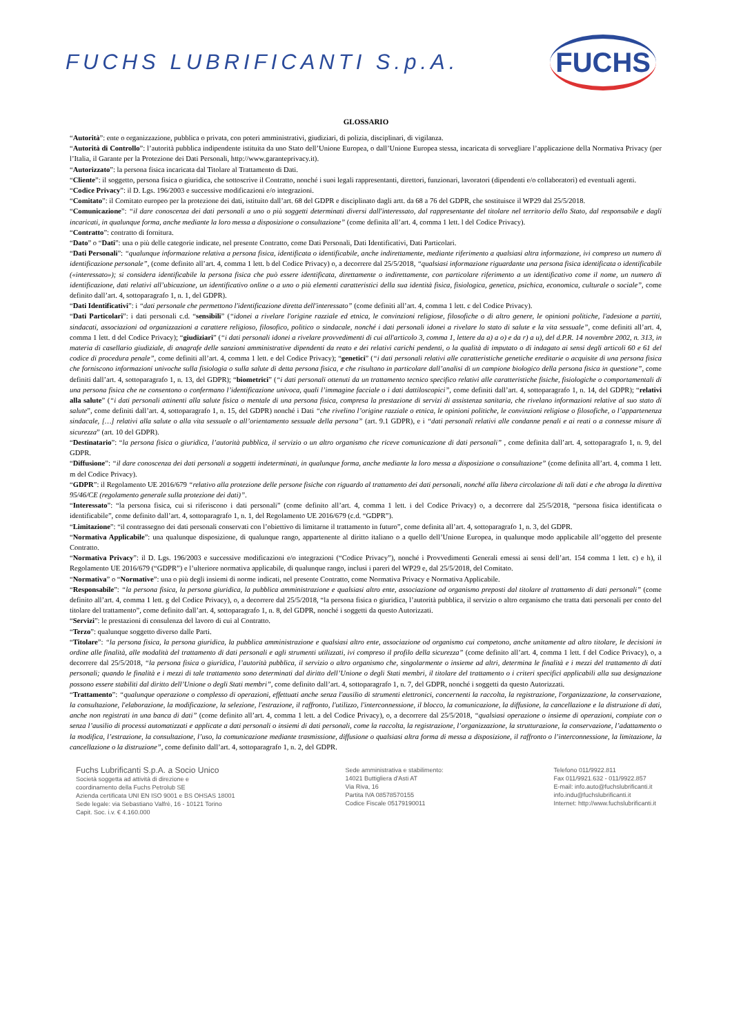FUCHS LUBRIFICANTI S.p.A.
FUCHS
GLOSSARIO
“Autorità”: ente o organizzazione, pubblica o privata, con poteri amministrativi, giudiziari, di polizia, disciplinari, di vigilanza.
“Autorità di Controllo”: l’autorità pubblica indipendente istituita da uno Stato dell’Unione Europea, o dall’Unione Europea stessa, incaricata di sorvegliare l’applicazione della Normativa Privacy (per l’Italia, il Garante per la Protezione dei Dati Personali, http://www.garanteprivacy.it).
“Autorizzato”: la persona fisica incaricata dal Titolare al Trattamento di Dati.
“Cliente”: il soggetto, persona fisica o giuridica, che sottoscrive il Contratto, nonché i suoi legali rappresentanti, direttori, funzionari, lavoratori (dipendenti e/o collaboratori) ed eventuali agenti.
“Codice Privacy”: il D. Lgs. 196/2003 e successive modificazioni e/o integrazioni.
“Comitato”: il Comitato europeo per la protezione dei dati, istituito dall’art. 68 del GDPR e disciplinato dagli artt. da 68 a 76 del GDPR, che sostituisce il WP29 dal 25/5/2018.
“Comunicazione”: “il dare conoscenza dei dati personali a uno o più soggetti determinati diversi dall'interessato, dal rappresentante del titolare nel territorio dello Stato, dal responsabile e dagli incaricati, in qualunque forma, anche mediante la loro messa a disposizione o consultazione” (come definita all’art. 4, comma 1 lett. l del Codice Privacy).
“Contratto”: contratto di fornitura.
“Dato” o “Dati”: una o più delle categorie indicate, nel presente Contratto, come Dati Personali, Dati Identificativi, Dati Particolari.
“Dati Personali”: “qualunque informazione relativa a persona fisica, identificata o identificabile, anche indirettamente, mediante riferimento a qualsiasi altra informazione, ivi compreso un numero di identificazione personale”, (come definito all’art. 4, comma 1 lett. b del Codice Privacy) o, a decorrere dal 25/5/2018, “qualsiasi informazione riguardante una persona fisica identificata o identificabile («interessato»); si considera identificabile la persona fisica che può essere identificata, direttamente o indirettamente, con particolare riferimento a un identificativo come il nome, un numero di identificazione, dati relativi all’ubicazione, un identificativo online o a uno o più elementi caratteristici della sua identità fisica, fisiologica, genetica, psichica, economica, culturale o sociale”, come definito dall’art. 4, sottoparagrafo 1, n. 1, del GDPR).
“Dati Identificativi”: i “dati personale che permettono l'identificazione diretta dell'interessato” (come definiti all’art. 4, comma 1 lett. c del Codice Privacy).
“Dati Particolari”: i dati personali c.d. “sensibili” (“idonei a rivelare l'origine razziale ed etnica, le convinzioni religiose, filosofiche o di altro genere, le opinioni politiche, l'adesione a partiti, sindacati, associazioni od organizzazioni a carattere religioso, filosofico, politico o sindacale, nonché i dati personali idonei a rivelare lo stato di salute e la vita sessuale”, come definiti all’art. 4, comma 1 lett. d del Codice Privacy); “giudiziari” (“i dati personali idonei a rivelare provvedimenti di cui all'articolo 3, comma 1, lettere da a) a o) e da r) a u), del d.P.R. 14 novembre 2002, n. 313, in materia di casellario giudiziale, di anagrafe delle sanzioni amministrative dipendenti da reato e dei relativi carichi pendenti, o la qualità di imputato o di indagato ai sensi degli articoli 60 e 61 del codice di procedura penale”, come definiti all’art. 4, comma 1 lett. e del Codice Privacy); “genetici” (“i dati personali relativi alle caratteristiche genetiche ereditarie o acquisite di una persona fisica che forniscono informazioni univoche sulla fisiologia o sulla salute di detta persona fisica, e che risultano in particolare dall’analisi di un campione biologico della persona fisica in questione”, come definiti dall’art. 4, sottoparagrafo 1, n. 13, del GDPR); “biometrici” (“i dati personali ottenuti da un trattamento tecnico specifico relativi alle caratteristiche fisiche, fisiologiche o comportamentali di una persona fisica che ne consentono o confermano l’identificazione univoca, quali l’immagine facciale o i dati dattiloscopici”, come definiti dall’art. 4, sottoparagrafo 1, n. 14, del GDPR); “relativi alla salute” (“i dati personali attinenti alla salute fisica o mentale di una persona fisica, compresa la prestazione di servizi di assistenza sanitaria, che rivelano informazioni relative al suo stato di salute”, come definiti dall’art. 4, sottoparagrafo 1, n. 15, del GDPR) nonché i Dati “che rivelino l’origine razziale o etnica, le opinioni politiche, le convinzioni religiose o filosofiche, o l’appartenenza sindacale, […] relativi alla salute o alla vita sessuale o all’orientamento sessuale della persona” (art. 9.1 GDPR), e i “dati personali relativi alle condanne penali e ai reati o a connesse misure di sicurezza” (art. 10 del GDPR).
“Destinatario”: “la persona fisica o giuridica, l’autorità pubblica, il servizio o un altro organismo che riceve comunicazione di dati personali” , come definita dall’art. 4, sottoparagrafo 1, n. 9, del GDPR.
“Diffusione”: “il dare conoscenza dei dati personali a soggetti indeterminati, in qualunque forma, anche mediante la loro messa a disposizione o consultazione” (come definita all’art. 4, comma 1 lett. m del Codice Privacy).
“GDPR”: il Regolamento UE 2016/679 “relativo alla protezione delle persone fisiche con riguardo al trattamento dei dati personali, nonché alla libera circolazione di tali dati e che abroga la direttiva 95/46/CE (regolamento generale sulla protezione dei dati)”.
“Interessato”: “la persona fisica, cui si riferiscono i dati personali” (come definito all’art. 4, comma 1 lett. i del Codice Privacy) o, a decorrere dal 25/5/2018, “persona fisica identificata o identificabile”, come definito dall’art. 4, sottoparagrafo 1, n. 1, del Regolamento UE 2016/679 (c.d. “GDPR”).
“Limitazione”: “il contrassegno dei dati personali conservati con l’obiettivo di limitarne il trattamento in futuro”, come definita all’art. 4, sottoparagrafo 1, n. 3, del GDPR.
“Normativa Applicabile”: una qualunque disposizione, di qualunque rango, appartenente al diritto italiano o a quello dell’Unione Europea, in qualunque modo applicabile all’oggetto del presente Contratto.
“Normativa Privacy”: il D. Lgs. 196/2003 e successive modificazioni e/o integrazioni (“Codice Privacy”), nonché i Provvedimenti Generali emessi ai sensi dell’art. 154 comma 1 lett. c) e h), il Regolamento UE 2016/679 (“GDPR”) e l’ulteriore normativa applicabile, di qualunque rango, inclusi i pareri del WP29 e, dal 25/5/2018, del Comitato.
“Normativa” o “Normative”: una o più degli insiemi di norme indicati, nel presente Contratto, come Normativa Privacy e Normativa Applicabile.
“Responsabile”: “la persona fisica, la persona giuridica, la pubblica amministrazione e qualsiasi altro ente, associazione od organismo preposti dal titolare al trattamento di dati personali” (come definito all’art. 4, comma 1 lett. g del Codice Privacy), o, a decorrere dal 25/5/2018, “la persona fisica o giuridica, l’autorità pubblica, il servizio o altro organismo che tratta dati personali per conto del titolare del trattamento”, come definito dall’art. 4, sottoparagrafo 1, n. 8, del GDPR, nonché i soggetti da questo Autorizzati.
“Servizi”: le prestazioni di consulenza del lavoro di cui al Contratto.
“Terzo”: qualunque soggetto diverso dalle Parti.
“Titolare”: “la persona fisica, la persona giuridica, la pubblica amministrazione e qualsiasi altro ente, associazione od organismo cui competono, anche unitamente ad altro titolare, le decisioni in ordine alle finalità, alle modalità del trattamento di dati personali e agli strumenti utilizzati, ivi compreso il profilo della sicurezza” (come definito all’art. 4, comma 1 lett. f del Codice Privacy), o, a decorrere dal 25/5/2018, “la persona fisica o giuridica, l’autorità pubblica, il servizio o altro organismo che, singolarmente o insieme ad altri, determina le finalità e i mezzi del trattamento di dati personali; quando le finalità e i mezzi di tale trattamento sono determinati dal diritto dell’Unione o degli Stati membri, il titolare del trattamento o i criteri specifici applicabili alla sua designazione possono essere stabiliti dal diritto dell’Unione o degli Stati membri”, come definito dall’art. 4, sottoparagrafo 1, n. 7, del GDPR, nonché i soggetti da questo Autorizzati.
“Trattamento”: “qualunque operazione o complesso di operazioni, effettuati anche senza l'ausilio di strumenti elettronici, concernenti la raccolta, la registrazione, l'organizzazione, la conservazione, la consultazione, l'elaborazione, la modificazione, la selezione, l'estrazione, il raffronto, l'utilizzo, l'interconnessione, il blocco, la comunicazione, la diffusione, la cancellazione e la distruzione di dati, anche non registrati in una banca di dati” (come definito all’art. 4, comma 1 lett. a del Codice Privacy), o, a decorrere dal 25/5/2018, “qualsiasi operazione o insieme di operazioni, compiute con o senza l’ausilio di processi automatizzati e applicate a dati personali o insiemi di dati personali, come la raccolta, la registrazione, l’organizzazione, la strutturazione, la conservazione, l’adattamento o la modifica, l’estrazione, la consultazione, l’uso, la comunicazione mediante trasmissione, diffusione o qualsiasi altra forma di messa a disposizione, il raffronto o l’interconnessione, la limitazione, la cancellazione o la distruzione”, come definito dall’art. 4, sottoparagrafo 1, n. 2, del GDPR.
Fuchs Lubrificanti S.p.A. a Socio Unico
Società soggetta ad attività di direzione e
coordinamento della Fuchs Petrolub SE
Azienda certificata UNI EN ISO 9001 e BS OHSAS 18001
Sede legale: via Sebastiano Valfrè, 16 - 10121 Torino
Capit. Soc. i.v. € 4.160.000
Sede amministrativa e stabilimento:
14021 Buttigliera d'Asti AT
Via Riva, 16
Partita IVA 08578570155
Codice Fiscale 05179190011
Telefono 011/9922.811
Fax 011/9921.632 - 011/9922.857
E-mail: info.auto@fuchslubrificanti.it
info.indu@fuchslubrificanti.it
Internet: http://www.fuchslubrificanti.it